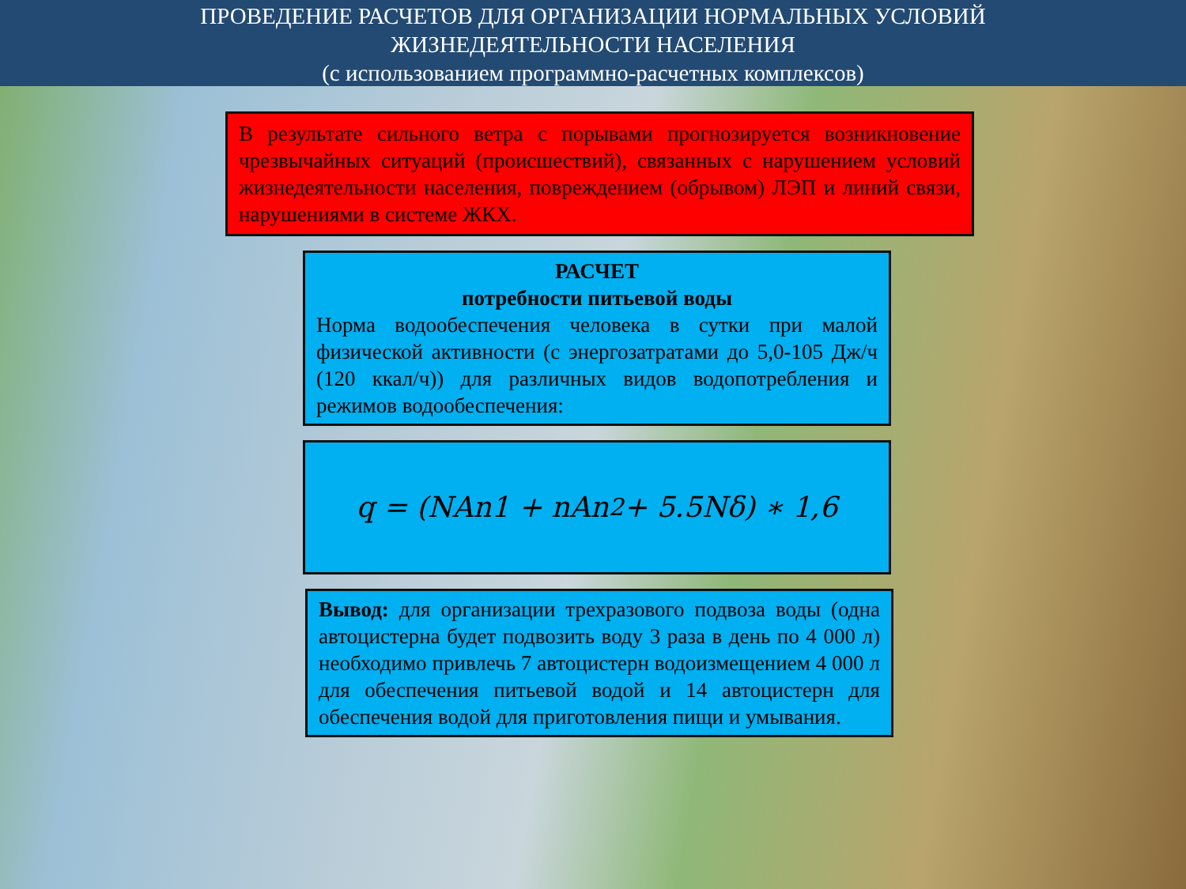ПРОВЕДЕНИЕ РАСЧЕТОВ ДЛЯ ОРГАНИЗАЦИИ НОРМАЛЬНЫХ УСЛОВИЙ
ЖИЗНЕДЕЯТЕЛЬНОСТИ НАСЕЛЕНИЯ
(с использованием программно-расчетных комплексов)
В результате сильного ветра с порывами прогнозируется возникновение чрезвычайных ситуаций (происшествий), связанных с нарушением условий жизнедеятельности населения, повреждением (обрывом) ЛЭП и линий связи, нарушениями в системе ЖКХ.
РАСЧЕТ
потребности питьевой воды
Норма водообеспечения человека в сутки при малой физической активности (с энергозатратами до 5,0-105 Дж/ч (120 ккал/ч)) для различных видов водопотребления и режимов водообеспечения:
q = (NAn1 + nAn<sup>2</sup> + 5.5Nδ) ∗ 1,6
Вывод: для организации трехразового подвоза воды (одна автоцистерна будет подвозить воду 3 раза в день по 4 000 л) необходимо привлечь 7 автоцистерн водоизмещением 4 000 л для обеспечения питьевой водой и 14 автоцистерн для обеспечения водой для приготовления пищи и умывания.